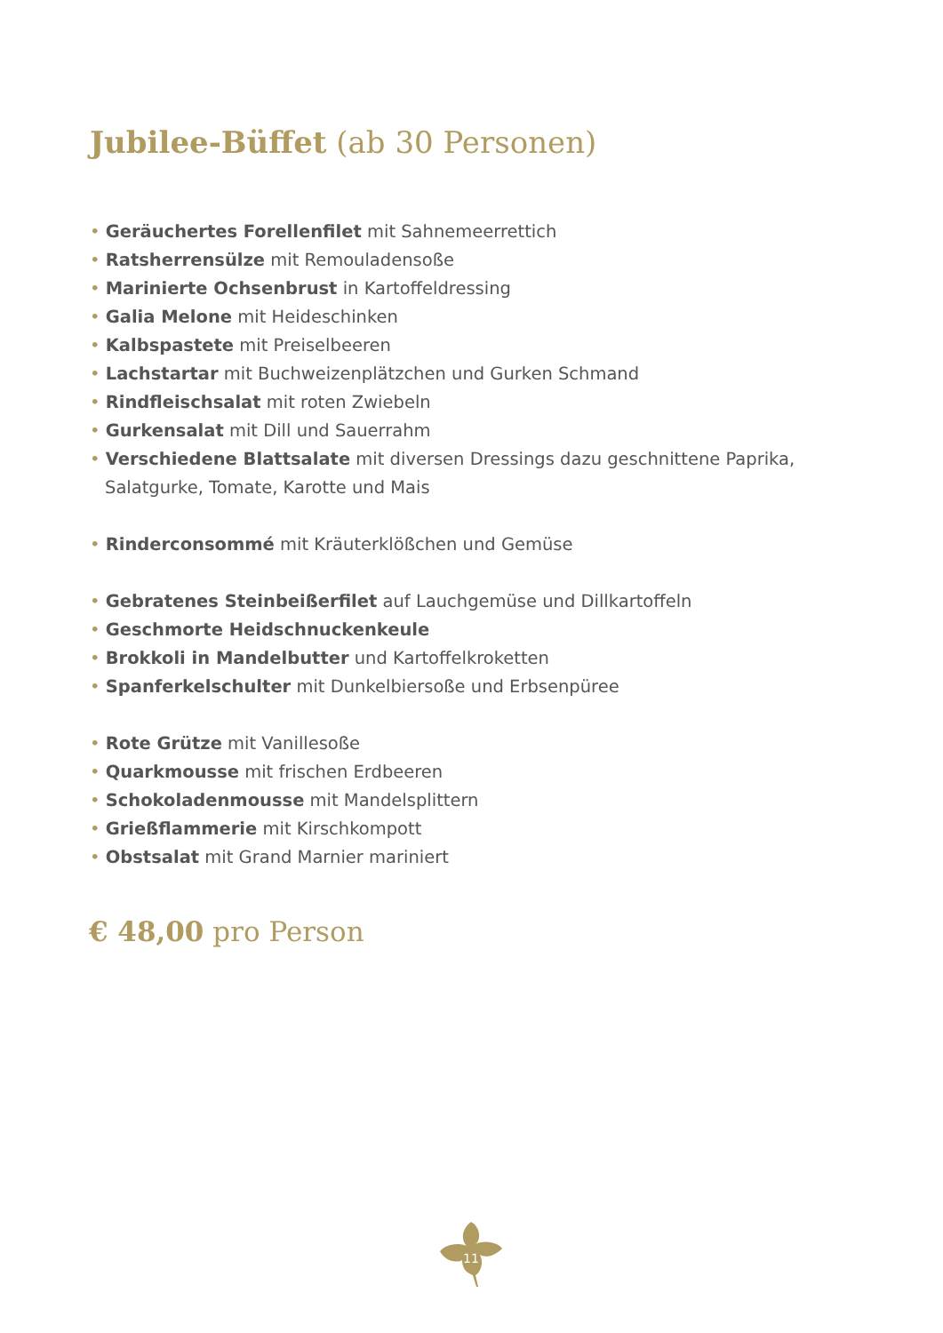Jubilee-Büffet (ab 30 Personen)
• Geräuchertes Forellenfilet mit Sahnemeerrettich
• Ratsherrensülze mit Remouladensoße
• Marinierte Ochsenbrust in Kartoffeldressing
• Galia Melone mit Heideschinken
• Kalbspastete mit Preiselbeeren
• Lachstartar mit Buchweizenplätzchen und Gurken Schmand
• Rindfleischsalat mit roten Zwiebeln
• Gurkensalat mit Dill und Sauerrahm
• Verschiedene Blattsalate mit diversen Dressings dazu geschnittene Paprika,
Salatgurke, Tomate, Karotte und Mais
• Rinderconsommé mit Kräuterklößchen und Gemüse
• Gebratenes Steinbeißerfilet auf Lauchgemüse und Dillkartoffeln
• Geschmorte Heidschnuckenkeule
• Brokkoli in Mandelbutter und Kartoffelkroketten
• Spanferkelschulter mit Dunkelbiersoße und Erbsenpüree
• Rote Grütze mit Vanillesoße
• Quarkmousse mit frischen Erdbeeren
• Schokoladenmousse mit Mandelsplittern
• Grießflammerie mit Kirschkompott
• Obstsalat mit Grand Marnier mariniert
€ 48,00 pro Person
11